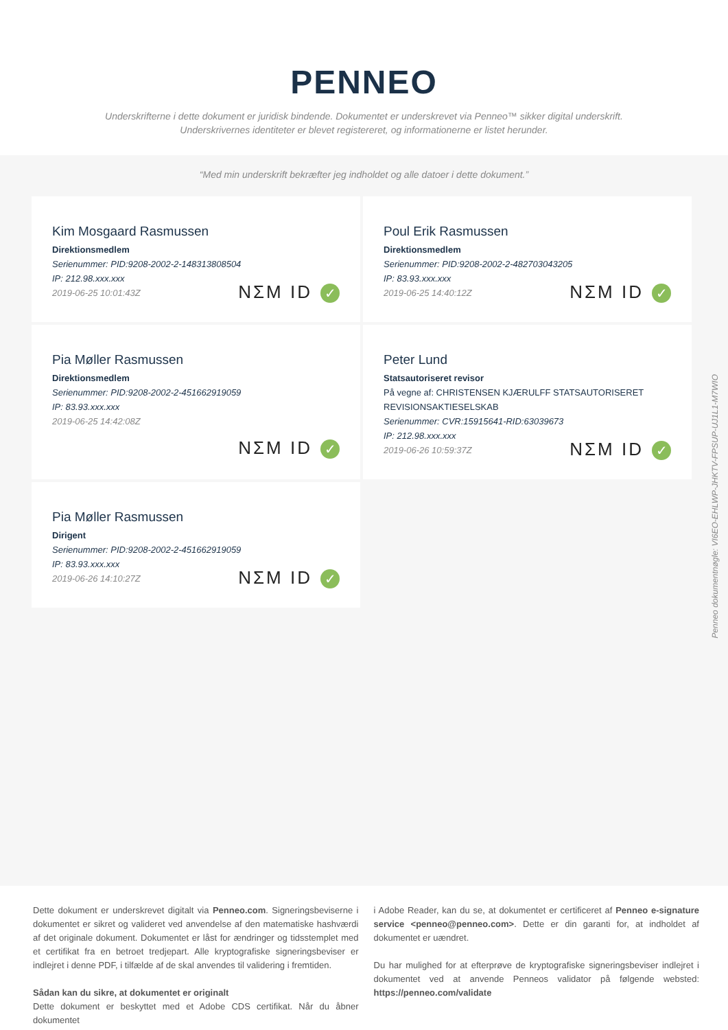PENNEO
Underskrifterne i dette dokument er juridisk bindende. Dokumentet er underskrevet via Penneo™ sikker digital underskrift.
Underskrivernes identiteter er blevet registereret, og informationerne er listet herunder.
“Med min underskrift bekræfter jeg indholdet og alle datoer i dette dokument.”
Kim Mosgaard Rasmussen
Direktionsmedlem
Serienummer: PID:9208-2002-2-148313808504
IP: 212.98.xxx.xxx
2019-06-25 10:01:43Z
NΣM ID ✓
Poul Erik Rasmussen
Direktionsmedlem
Serienummer: PID:9208-2002-2-482703043205
IP: 83.93.xxx.xxx
2019-06-25 14:40:12Z
NΣM ID ✓
Pia Møller Rasmussen
Direktionsmedlem
Serienummer: PID:9208-2002-2-451662919059
IP: 83.93.xxx.xxx
2019-06-25 14:42:08Z
NΣM ID ✓
Peter Lund
Statsautoriseret revisor
På vegne af: CHRISTENSEN KJÆRULFF STATSAUTORISERET REVISIONSAKTIESELSKAB
Serienummer: CVR:15915641-RID:63039673
IP: 212.98.xxx.xxx
2019-06-26 10:59:37Z
NΣM ID ✓
Pia Møller Rasmussen
Dirigent
Serienummer: PID:9208-2002-2-451662919059
IP: 83.93.xxx.xxx
2019-06-26 14:10:27Z
NΣM ID ✓
Penneo dokumentnøgle: VI6EO-EHLWP-JHKTV-FPSUP-UJ1L1-M7WIO
Dette dokument er underskrevet digitalt via Penneo.com. Signeringsbeviserne i dokumentet er sikret og valideret ved anvendelse af den matematiske hashværdi af det originale dokument. Dokumentet er låst for ændringer og tidsstemplet med et certifikat fra en betroet tredjepart. Alle kryptografiske signeringsbeviser er indlejret i denne PDF, i tilfælde af de skal anvendes til validering i fremtiden.
Sådan kan du sikre, at dokumentet er originalt
Dette dokument er beskyttet med et Adobe CDS certifikat. Når du åbner dokumentet
i Adobe Reader, kan du se, at dokumentet er certificeret af Penneo e-signature service <penneo@penneo.com>. Dette er din garanti for, at indholdet af dokumentet er uændret.
Du har mulighed for at efterprøve de kryptografiske signeringsbeviser indlejret i dokumentet ved at anvende Penneos validator på følgende websted: https://penneo.com/validate